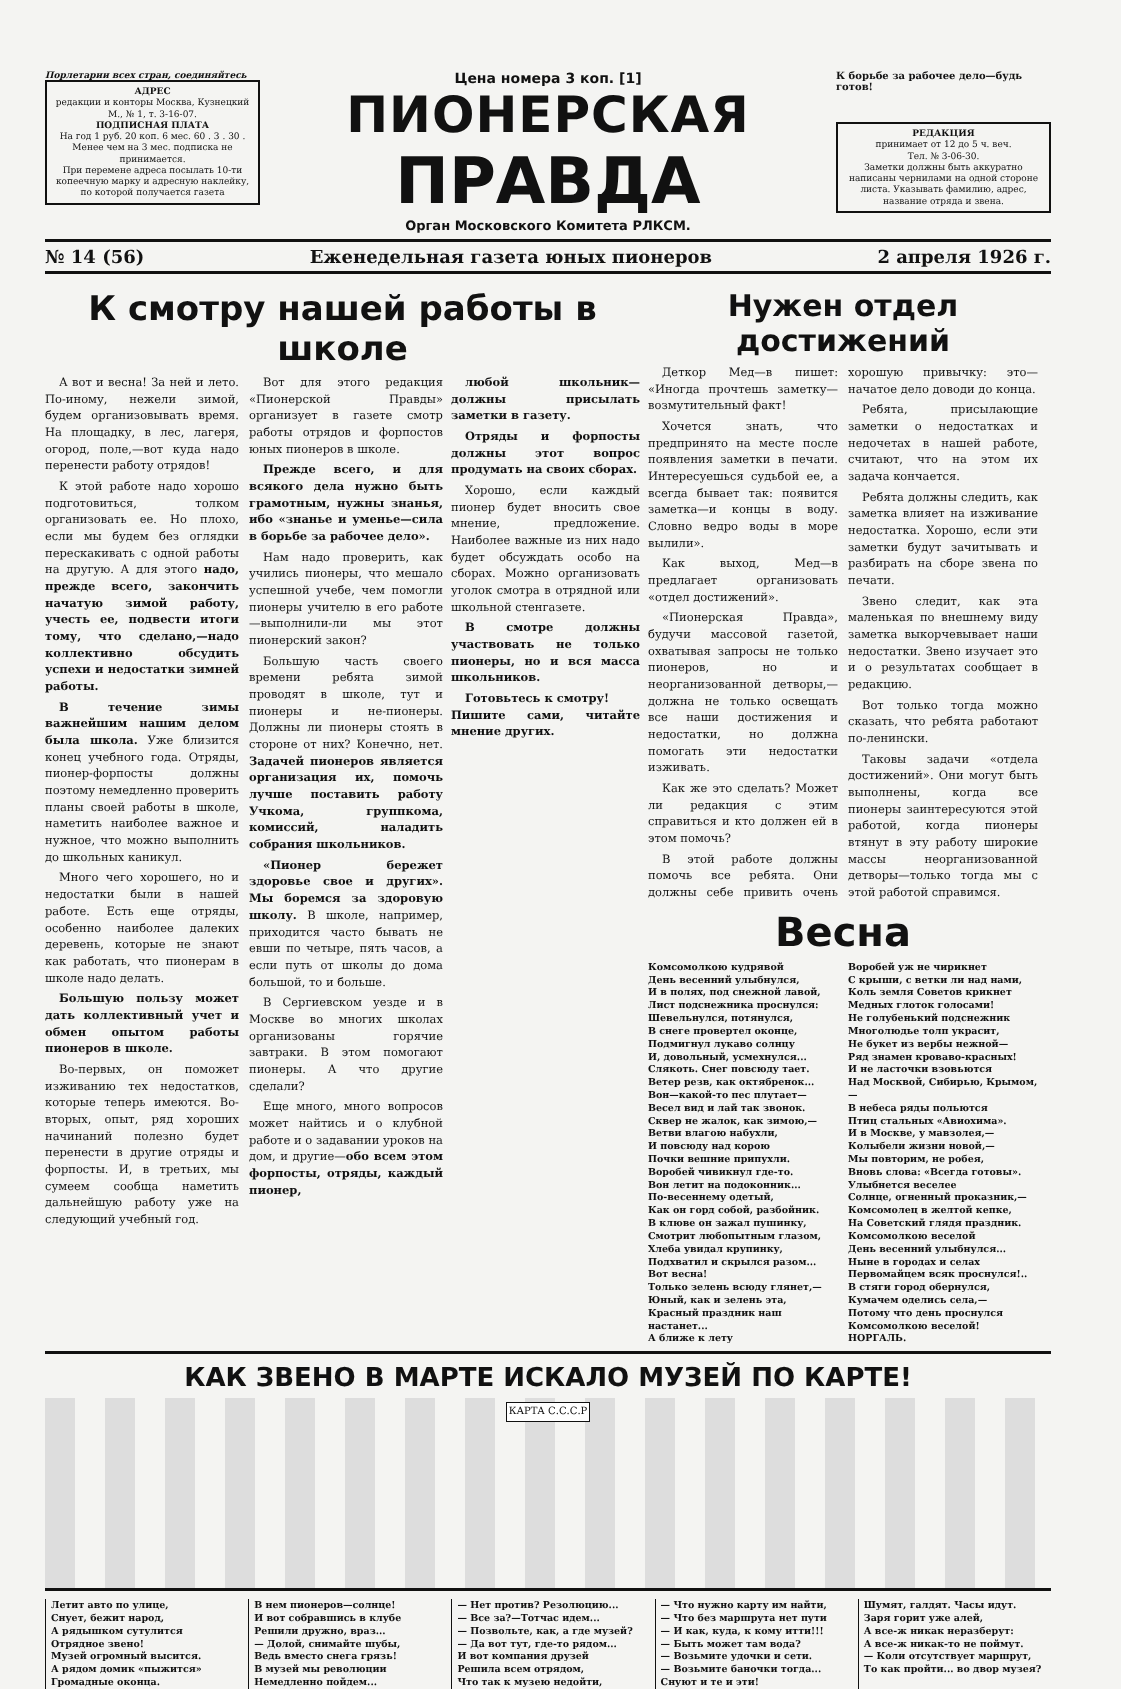Порлетарии всех стран, соединяйтесь
АДРЕС
редакции и конторы Москва, Кузнецкий М., № 1, т. 3-16-07.
ПОДПИСНАЯ ПЛАТА
На год 1 руб. 20 коп. 6 мес. 60 . 3 . 30 .
Менее чем на 3 мес. подписка не принимается.
При перемене адреса посылать 10-ти копеечную марку и адресную наклейку, по которой получается газета
Цена номера 3 коп. [1]
ПИОНЕРСКАЯ
ПРАВДА
Орган Московского Комитета РЛКСМ.
К борьбе за рабочее дело—будь готов!
РЕДАКЦИЯ
принимает от 12 до 5 ч. веч.
Тел. № 3-06-30.
Заметки должны быть аккуратно написаны чернилами на одной стороне листа. Указывать фамилию, адрес, название отряда и звена.
№ 14 (56) Еженедельная газета юных пионеров 2 апреля 1926 г.
К смотру нашей работы в школе
А вот и весна! За ней и лето. По-иному, нежели зимой, будем организовывать время. На площадку, в лес, лагеря, огород, поле,—вот куда надо перенести работу отрядов!
К этой работе надо хорошо подготовиться, толком организовать ее. Но плохо, если мы будем без оглядки перескакивать с одной работы на другую. А для этого надо, прежде всего, закончить начатую зимой работу, учесть ее, подвести итоги тому, что сделано,—надо коллективно обсудить успехи и недостатки зимней работы.
В течение зимы важнейшим нашим делом была школа. Уже близится конец учебного года. Отряды, пионер-форпосты должны поэтому немедленно проверить планы своей работы в школе, наметить наиболее важное и нужное, что можно выполнить до школьных каникул.
Много чего хорошего, но и недостатки были в нашей работе. Есть еще отряды, особенно наиболее далеких деревень, которые не знают как работать, что пионерам в школе надо делать.
Большую пользу может дать коллективный учет и обмен опытом работы пионеров в школе.
Во-первых, он поможет изживанию тех недостатков, которые теперь имеются. Во-вторых, опыт, ряд хороших начинаний полезно будет перенести в другие отряды и форпосты. И, в третьих, мы сумеем сообща наметить дальнейшую работу уже на следующий учебный год.
Вот для этого редакция «Пионерской Правды» организует в газете смотр работы отрядов и форпостов юных пионеров в школе.
Прежде всего, и для всякого дела нужно быть грамотным, нужны знанья, ибо «знанье и уменье—сила в борьбе за рабочее дело».
Нам надо проверить, как учились пионеры, что мешало успешной учебе, чем помогли пионеры учителю в его работе—выполнили-ли мы этот пионерский закон?
Большую часть своего времени ребята зимой проводят в школе, тут и пионеры и не-пионеры. Должны ли пионеры стоять в стороне от них? Конечно, нет. Задачей пионеров является организация их, помочь лучше поставить работу Учкома, группкома, комиссий, наладить собрания школьников.
«Пионер бережет здоровье свое и других». Мы боремся за здоровую школу. В школе, например, приходится часто бывать не евши по четыре, пять часов, а если путь от школы до дома большой, то и больше.
В Сергиевском уезде и в Москве во многих школах организованы горячие завтраки. В этом помогают пионеры. А что другие сделали?
Еще много, много вопросов может найтись и о клубной работе и о задавании уроков на дом, и другие—обо всем этом форпосты, отряды, каждый пионер,
любой школьник—должны присылать заметки в газету.
Отряды и форпосты должны этот вопрос продумать на своих сборах.
Хорошо, если каждый пионер будет вносить свое мнение, предложение. Наиболее важные из них надо будет обсуждать особо на сборах. Можно организовать уголок смотра в отрядной или школьной стенгазете.
В смотре должны участвовать не только пионеры, но и вся масса школьников.
Готовьтесь к смотру!
Пишите сами, читайте мнение других.
Нужен отдел достижений
Деткор Мед—в пишет: «Иногда прочтешь заметку—возмутительный факт!
Хочется знать, что предпринято на месте после появления заметки в печати. Интересуешься судьбой ее, а всегда бывает так: появится заметка—и концы в воду. Словно ведро воды в море вылили».
Как выход, Мед—в предлагает организовать «отдел достижений».
«Пионерская Правда», будучи массовой газетой, охватывая запросы не только пионеров, но и неорганизованной детворы,—должна не только освещать все наши достижения и недостатки, но должна помогать эти недостатки изживать.
Как же это сделать? Может ли редакция с этим справиться и кто должен ей в этом помочь?
В этой работе должны помочь все ребята. Они должны себе привить очень хорошую привычку: это—начатое дело доводи до конца.
Ребята, присылающие заметки о недостатках и недочетах в нашей работе, считают, что на этом их задача кончается.
Ребята должны следить, как заметка влияет на изживание недостатка. Хорошо, если эти заметки будут зачитывать и разбирать на сборе звена по печати.
Звено следит, как эта маленькая по внешнему виду заметка выкорчевывает наши недостатки. Звено изучает это и о результатах сообщает в редакцию.
Вот только тогда можно сказать, что ребята работают по-ленински.
Таковы задачи «отдела достижений». Они могут быть выполнены, когда все пионеры заинтересуются этой работой, когда пионеры втянут в эту работу широкие массы неорганизованной детворы—только тогда мы с этой работой справимся.
Весна
Комсомолкою кудрявой
День весенний улыбнулся,
И в полях, под снежной лавой,
Лист подснежника проснулся:
Шевельнулся, потянулся,
В снеге провертел оконце,
Подмигнул лукаво солнцу
И, довольный, усмехнулся...
Слякоть. Снег повсюду тает.
Ветер резв, как октябренок...
Вон—какой-то пес плутает—
Весел вид и лай так звонок.
Сквер не жалок, как зимою,—
Ветви влагою набухли,
И повсюду над корою
Почки вешние припухли.
Воробей чивикнул где-то.
Вон летит на подоконник...
По-весеннему одетый,
Как он горд собой, разбойник.
В клюве он зажал пушинку,
Смотрит любопытным глазом,
Хлеба увидал крупинку,
Подхватил и скрылся разом...
Вот весна!
Только зелень всюду глянет,—
Юный, как и зелень эта,
Красный праздник наш настанет...
А ближе к лету
Воробей уж не чирикнет
С крыши, с ветки ли над нами,
Коль земля Советов крикнет
Медных глоток голосами!
Не голубенький подснежник
Многолюдье толп украсит,
Не букет из вербы нежной—
Ряд знамен кроваво-красных!
И не ласточки взовьются
Над Москвой, Сибирью, Крымом,—
В небеса ряды польются
Птиц стальных «Авиохима».
И в Москве, у мавзолея,—
Колыбели жизни новой,—
Мы повторим, не робея,
Вновь слова: «Всегда готовы».
Улыбнется веселее
Солнце, огненный проказник,—
Комсомолец в желтой кепке,
На Советский глядя праздник.
Комсомолкою веселой
День весенний улыбнулся...
Ныне в городах и селах
Первомайцем всяк проснулся!..
В стяги город обернулся,
Кумачем оделись села,—
Потому что день проснулся
Комсомолкою веселой!
НОРГАЛЬ.
КАК ЗВЕНО В МАРТЕ ИСКАЛО МУЗЕЙ ПО КАРТЕ!
КАРТА С.С.С.Р
Летит авто по улице,
Снует, бежит народ,
А рядышком сутулится
Отрядное звено!
Музей огромный высится.
А рядом домик «пыжится»
Громадные оконца.
В нем пионеров—солнце!
И вот собравшись в клубе
Решили дружно, враз...
— Долой, снимайте шубы,
Ведь вместо снега грязь!
В музей мы революции
Немедленно пойдем...
— Нет против? Резолюцию...
— Все за?—Тотчас идем...
— Позвольте, как, а где музей?
— Да вот тут, где-то рядом...
И вот компания друзей
Решила всем отрядом,
Что так к музею недойти,
— Что нужно карту им найти,
— Что без маршрута нет пути
— И как, куда, к кому итти!!!
— Быть может там вода?
— Возьмите удочки и сети.
— Возьмите баночки тогда...
Снуют и те и эти!
Шумят, галдят. Часы идут.
Заря горит уже алей,
А все-ж никак неразберут:
А все-ж никак-то не поймут.
— Коли отсутствует маршрут,
То как пройти... во двор музея?